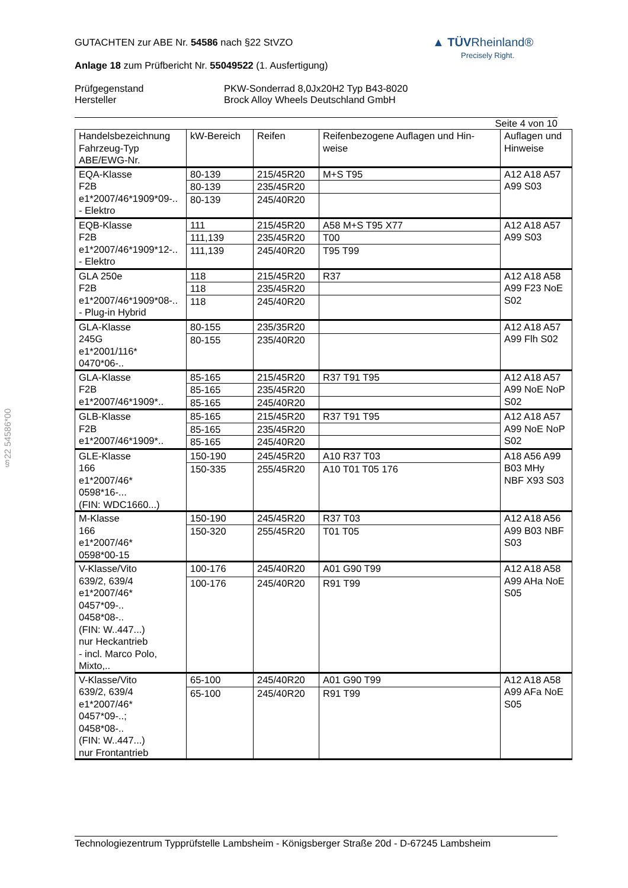§22 54586*00
▲ TÜV Rheinland®
Precisely Right.
GUTACHTEN zur ABE Nr. 54586 nach §22 StVZO
Anlage 18 zum Prüfbericht Nr. 55049522 (1. Ausfertigung)
Prüfgegenstand
Hersteller
PKW-Sonderrad 8,0Jx20H2 Typ B43-8020
Brock Alloy Wheels Deutschland GmbH
Seite 4 von 10
| Handelsbezeichnung Fahrzeug-Typ ABE/EWG-Nr. | kW-Bereich | Reifen | Reifenbezogene Auflagen und Hin-weise | Auflagen und Hinweise |
| EQA-Klasse F2B e1*2007/46*1909*09-.. - Elektro | 80-139 | 215/45R20 | M+S T95 | A12 A18 A57 A99 S03 |
| | 80-139 | 235/45R20 | | |
| | 80-139 | 245/40R20 | | |
| EQB-Klasse F2B e1*2007/46*1909*12-.. - Elektro | 111 | 215/45R20 | A58 M+S T95 X77 | A12 A18 A57 A99 S03 |
| | 111,139 | 235/45R20 | T00 | |
| | 111,139 | 245/40R20 | T95 T99 | |
| GLA 250e F2B e1*2007/46*1909*08-.. - Plug-in Hybrid | 118 | 215/45R20 | R37 | A12 A18 A58 A99 F23 NoE S02 |
| | 118 | 235/45R20 | | |
| | 118 | 245/40R20 | | |
| GLA-Klasse 245G e1*2001/116* 0470*06-.. | 80-155 | 235/35R20 | | A12 A18 A57 A99 Flh S02 |
| | 80-155 | 235/40R20 | | |
| GLA-Klasse F2B e1*2007/46*1909*.. | 85-165 | 215/45R20 | R37 T91 T95 | A12 A18 A57 A99 NoE NoP S02 |
| | 85-165 | 235/45R20 | | |
| | 85-165 | 245/40R20 | | |
| GLB-Klasse F2B e1*2007/46*1909*.. | 85-165 | 215/45R20 | R37 T91 T95 | A12 A18 A57 A99 NoE NoP S02 |
| | 85-165 | 235/45R20 | | |
| | 85-165 | 245/40R20 | | |
| GLE-Klasse 166 e1*2007/46* 0598*16-... (FIN: WDC1660...) | 150-190 | 245/45R20 | A10 R37 T03 | A18 A56 A99 B03 MHy NBF X93 S03 |
| | 150-335 | 255/45R20 | A10 T01 T05 176 | |
| M-Klasse 166 e1*2007/46* 0598*00-15 | 150-190 | 245/45R20 | R37 T03 | A12 A18 A56 A99 B03 NBF S03 |
| | 150-320 | 255/45R20 | T01 T05 | |
| V-Klasse/Vito 639/2, 639/4 e1*2007/46* 0457*09-.. 0458*08-.. (FIN: W..447...) nur Heckantrieb - incl. Marco Polo, Mixto,.. | 100-176 | 245/40R20 | A01 G90 T99 | A12 A18 A58 A99 AHa NoE S05 |
| | 100-176 | 245/40R20 | R91 T99 | |
| V-Klasse/Vito 639/2, 639/4 e1*2007/46* 0457*09-..; 0458*08-.. (FIN: W..447...) nur Frontantrieb | 65-100 | 245/40R20 | A01 G90 T99 | A12 A18 A58 A99 AFa NoE S05 |
| | 65-100 | 245/40R20 | R91 T99 | |
Technologiezentrum Typprüfstelle Lambsheim - Königsberger Straße 20d - D-67245 Lambsheim